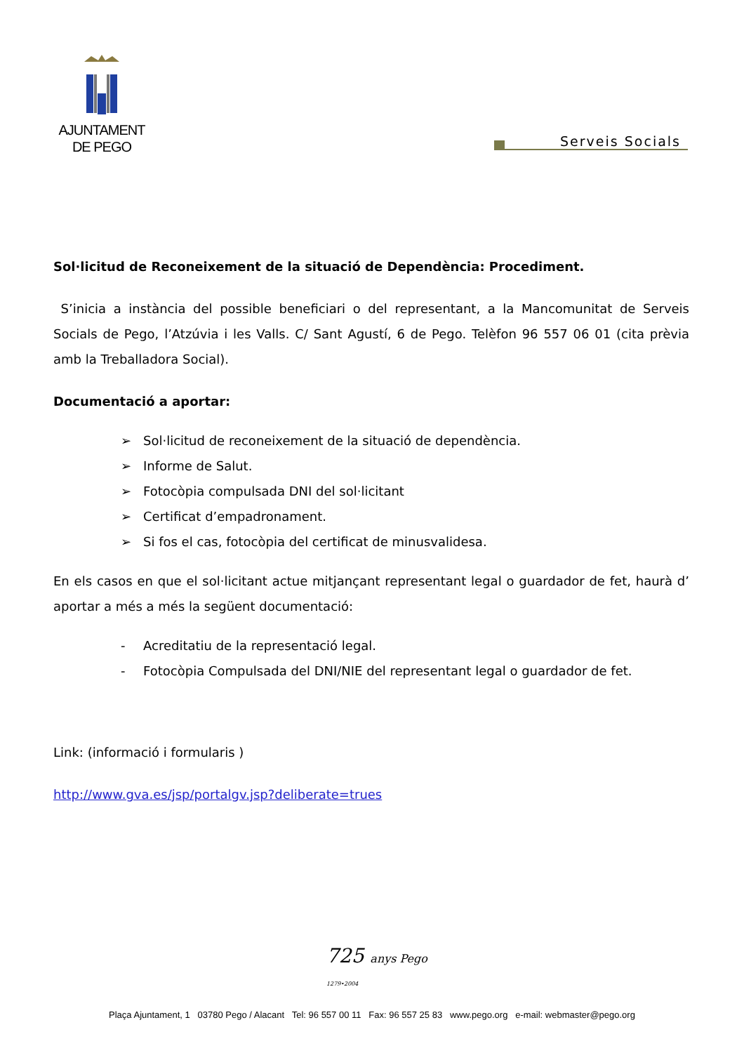AJUNTAMENT
DE PEGO
Serveis Socials
Sol·licitud de Reconeixement de la situació de Dependència: Procediment.
S’inicia a instància del possible beneficiari o del representant, a la Mancomunitat de Serveis Socials de Pego, l’Atzúvia i les Valls. C/ Sant Agustí, 6 de Pego. Telèfon 96 557 06 01 (cita prèvia amb la Treballadora Social).
Documentació a aportar:
➢ Sol·licitud de reconeixement de la situació de dependència.
➢ Informe de Salut.
➢ Fotocòpia compulsada DNI del sol·licitant
➢ Certificat d’empadronament.
➢ Si fos el cas, fotocòpia del certificat de minusvalidesa.
En els casos en que el sol·licitant actue mitjançant representant legal o guardador de fet, haurà d’ aportar a més a més la següent documentació:
- Acreditatiu de la representació legal.
- Fotocòpia Compulsada del DNI/NIE del representant legal o guardador de fet.
Link: (informació i formularis )
http://www.gva.es/jsp/portalgv.jsp?deliberate=trues
725 anys Pego
1279•2004
Plaça Ajuntament, 1 03780 Pego / Alacant Tel: 96 557 00 11 Fax: 96 557 25 83 www.pego.org e-mail: webmaster@pego.org